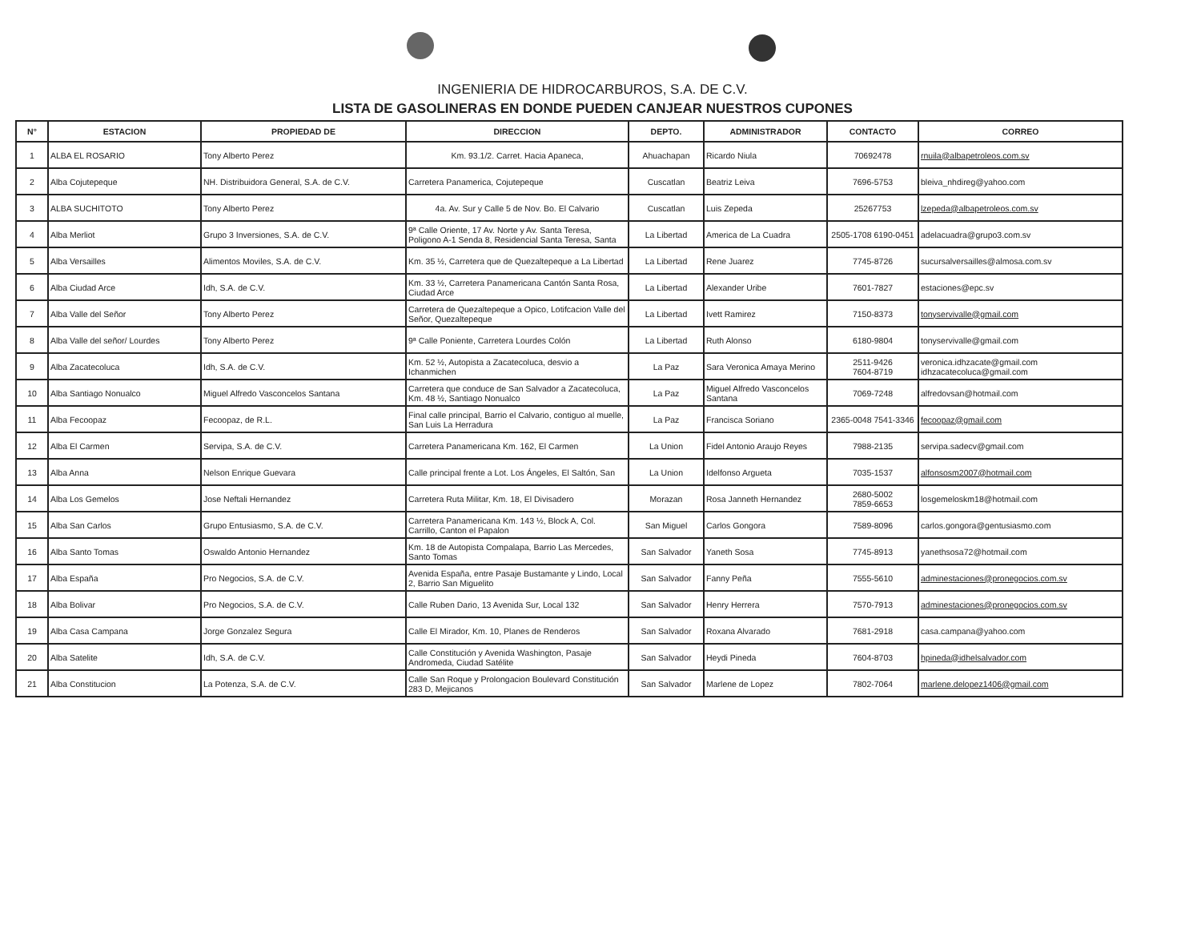INGENIERIA DE HIDROCARBUROS, S.A. DE C.V.
LISTA DE GASOLINERAS EN DONDE PUEDEN CANJEAR NUESTROS CUPONES
| N° | ESTACION | PROPIEDAD DE | DIRECCION | DEPTO. | ADMINISTRADOR | CONTACTO | CORREO |
| --- | --- | --- | --- | --- | --- | --- | --- |
| 1 | ALBA EL ROSARIO | Tony Alberto Perez | Km. 93.1/2. Carret. Hacia Apaneca, | Ahuachapan | Ricardo Niula | 70692478 | rnuila@albapetroleos.com.sv |
| 2 | Alba Cojutepeque | NH. Distribuidora General, S.A. de C.V. | Carretera Panamerica, Cojutepeque | Cuscatlan | Beatriz Leiva | 7696-5753 | bleiva_nhdireg@yahoo.com |
| 3 | ALBA SUCHITOTO | Tony Alberto Perez | 4a. Av. Sur y Calle 5 de Nov. Bo. El Calvario | Cuscatlan | Luis Zepeda | 25267753 | lzepeda@albapetroleos.com.sv |
| 4 | Alba Merliot | Grupo 3 Inversiones, S.A. de C.V. | 9ª Calle Oriente, 17 Av. Norte y Av. Santa Teresa, Poligono A-1 Senda 8, Residencial Santa Teresa, Santa | La Libertad | America de La Cuadra | 2505-1708 6190-0451 | adelacuadra@grupo3.com.sv |
| 5 | Alba Versailles | Alimentos Moviles, S.A. de C.V. | Km. 35 ½, Carretera que de Quezaltepeque a La Libertad | La Libertad | Rene Juarez | 7745-8726 | sucursalversailles@almosa.com.sv |
| 6 | Alba Ciudad Arce | Idh, S.A. de C.V. | Km. 33 ½, Carretera Panamericana Cantón Santa Rosa, Ciudad Arce | La Libertad | Alexander Uribe | 7601-7827 | estaciones@epc.sv |
| 7 | Alba Valle del Señor | Tony Alberto Perez | Carretera de Quezaltepeque a Opico, Lotifcacion Valle del Señor, Quezaltepeque | La Libertad | Ivett Ramirez | 7150-8373 | tonyservivalle@gmail.com |
| 8 | Alba Valle del señor/ Lourdes | Tony Alberto Perez | 9ª Calle Poniente, Carretera Lourdes Colón | La Libertad | Ruth Alonso | 6180-9804 | tonyservivalle@gmail.com |
| 9 | Alba Zacatecoluca | Idh, S.A. de C.V. | Km. 52 ½, Autopista a Zacatecoluca, desvio a Ichanmichen | La Paz | Sara Veronica Amaya Merino | 2511-9426 7604-8719 | veronica.idhzacate@gmail.com idhzacatecoluca@gmail.com |
| 10 | Alba Santiago Nonualco | Miguel Alfredo Vasconcelos Santana | Carretera que conduce de San Salvador a Zacatecoluca, Km. 48 ½, Santiago Nonualco | La Paz | Miguel Alfredo Vasconcelos Santana | 7069-7248 | alfredovsan@hotmail.com |
| 11 | Alba Fecoopaz | Fecoopaz, de R.L. | Final calle principal, Barrio el Calvario, contiguo al muelle, San Luis La Herradura | La Paz | Francisca Soriano | 2365-0048 7541-3346 | fecoopaz@gmail.com |
| 12 | Alba El Carmen | Servipa, S.A. de C.V. | Carretera Panamericana Km. 162, El Carmen | La Union | Fidel Antonio Araujo Reyes | 7988-2135 | servipa.sadecv@gmail.com |
| 13 | Alba Anna | Nelson Enrique Guevara | Calle principal frente a Lot. Los Ángeles, El Saltón, San | La Union | Idelfonso Argueta | 7035-1537 | alfonsosm2007@hotmail.com |
| 14 | Alba Los Gemelos | Jose Neftali Hernandez | Carretera Ruta Militar, Km. 18, El Divisadero | Morazan | Rosa Janneth Hernandez | 2680-5002 7859-6653 | losgemeloskm18@hotmail.com |
| 15 | Alba San Carlos | Grupo Entusiasmo, S.A. de C.V. | Carretera Panamericana Km. 143 ½, Block A, Col. Carrillo, Canton el Papalon | San Miguel | Carlos Gongora | 7589-8096 | carlos.gongora@gentusiasmo.com |
| 16 | Alba Santo Tomas | Oswaldo Antonio Hernandez | Km. 18 de Autopista Compalapa, Barrio Las Mercedes, Santo Tomas | San Salvador | Yaneth Sosa | 7745-8913 | yanethsosa72@hotmail.com |
| 17 | Alba España | Pro Negocios, S.A. de C.V. | Avenida España, entre Pasaje Bustamante y Lindo, Local 2, Barrio San Miguelito | San Salvador | Fanny Peña | 7555-5610 | adminestaciones@pronegocios.com.sv |
| 18 | Alba Bolivar | Pro Negocios, S.A. de C.V. | Calle Ruben Dario, 13 Avenida Sur, Local 132 | San Salvador | Henry Herrera | 7570-7913 | adminestaciones@pronegocios.com.sv |
| 19 | Alba Casa Campana | Jorge Gonzalez Segura | Calle El Mirador, Km. 10, Planes de Renderos | San Salvador | Roxana Alvarado | 7681-2918 | casa.campana@yahoo.com |
| 20 | Alba Satelite | Idh, S.A. de C.V. | Calle Constitución y Avenida Washington, Pasaje Andromeda, Ciudad Satélite | San Salvador | Heydi Pineda | 7604-8703 | hpineda@idhelsalvador.com |
| 21 | Alba Constitucion | La Potenza, S.A. de C.V. | Calle San Roque y Prolongacion Boulevard Constitución 283 D, Mejicanos | San Salvador | Marlene de Lopez | 7802-7064 | marlene.delopez1406@gmail.com |